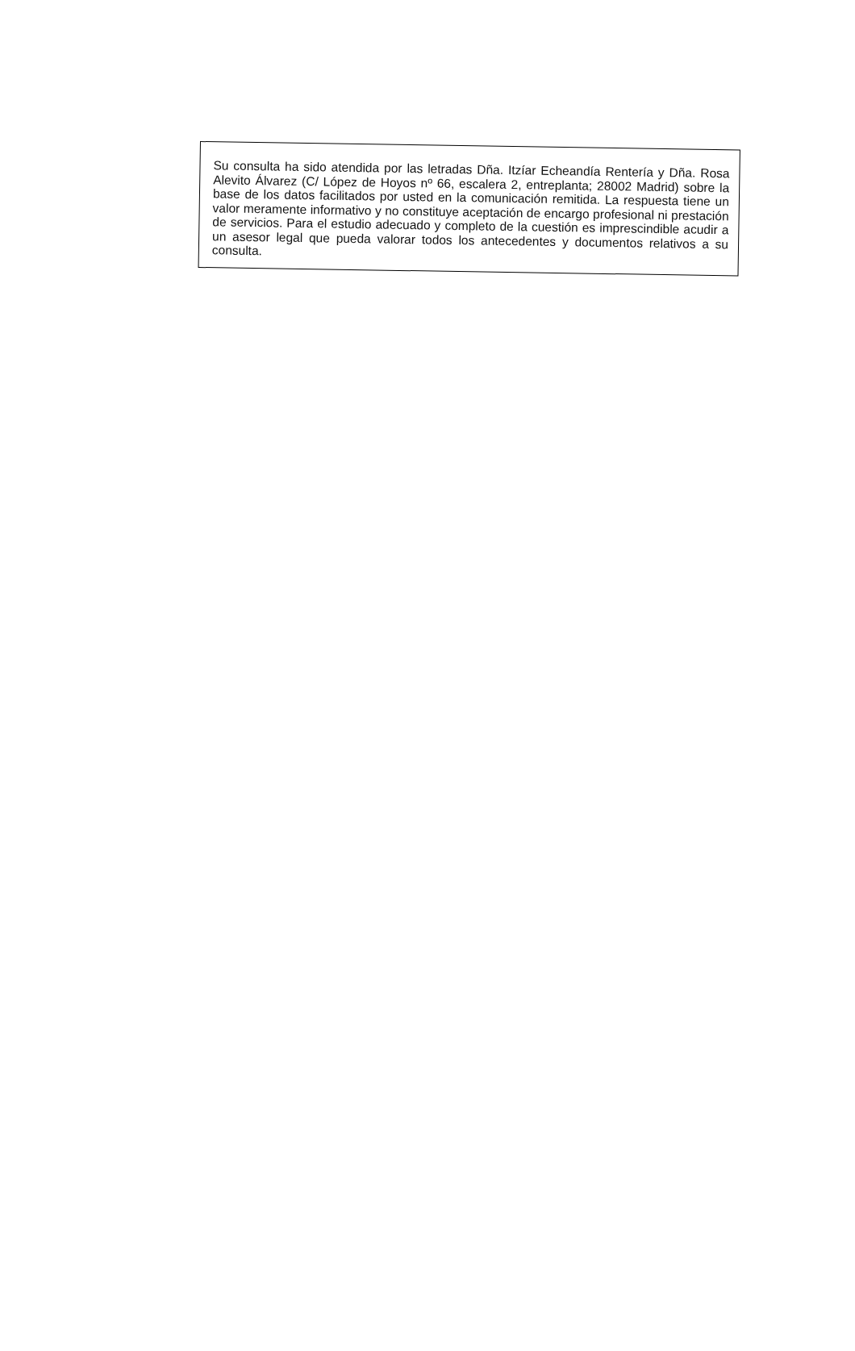Su consulta ha sido atendida por las letradas Dña. Itzíar Echeandía Rentería y Dña. Rosa Alevito Álvarez (C/ López de Hoyos nº 66, escalera 2, entreplanta; 28002 Madrid) sobre la base de los datos facilitados por usted en la comunicación remitida. La respuesta tiene un valor meramente informativo y no constituye aceptación de encargo profesional ni prestación de servicios. Para el estudio adecuado y completo de la cuestión es imprescindible acudir a un asesor legal que pueda valorar todos los antecedentes y documentos relativos a su consulta.